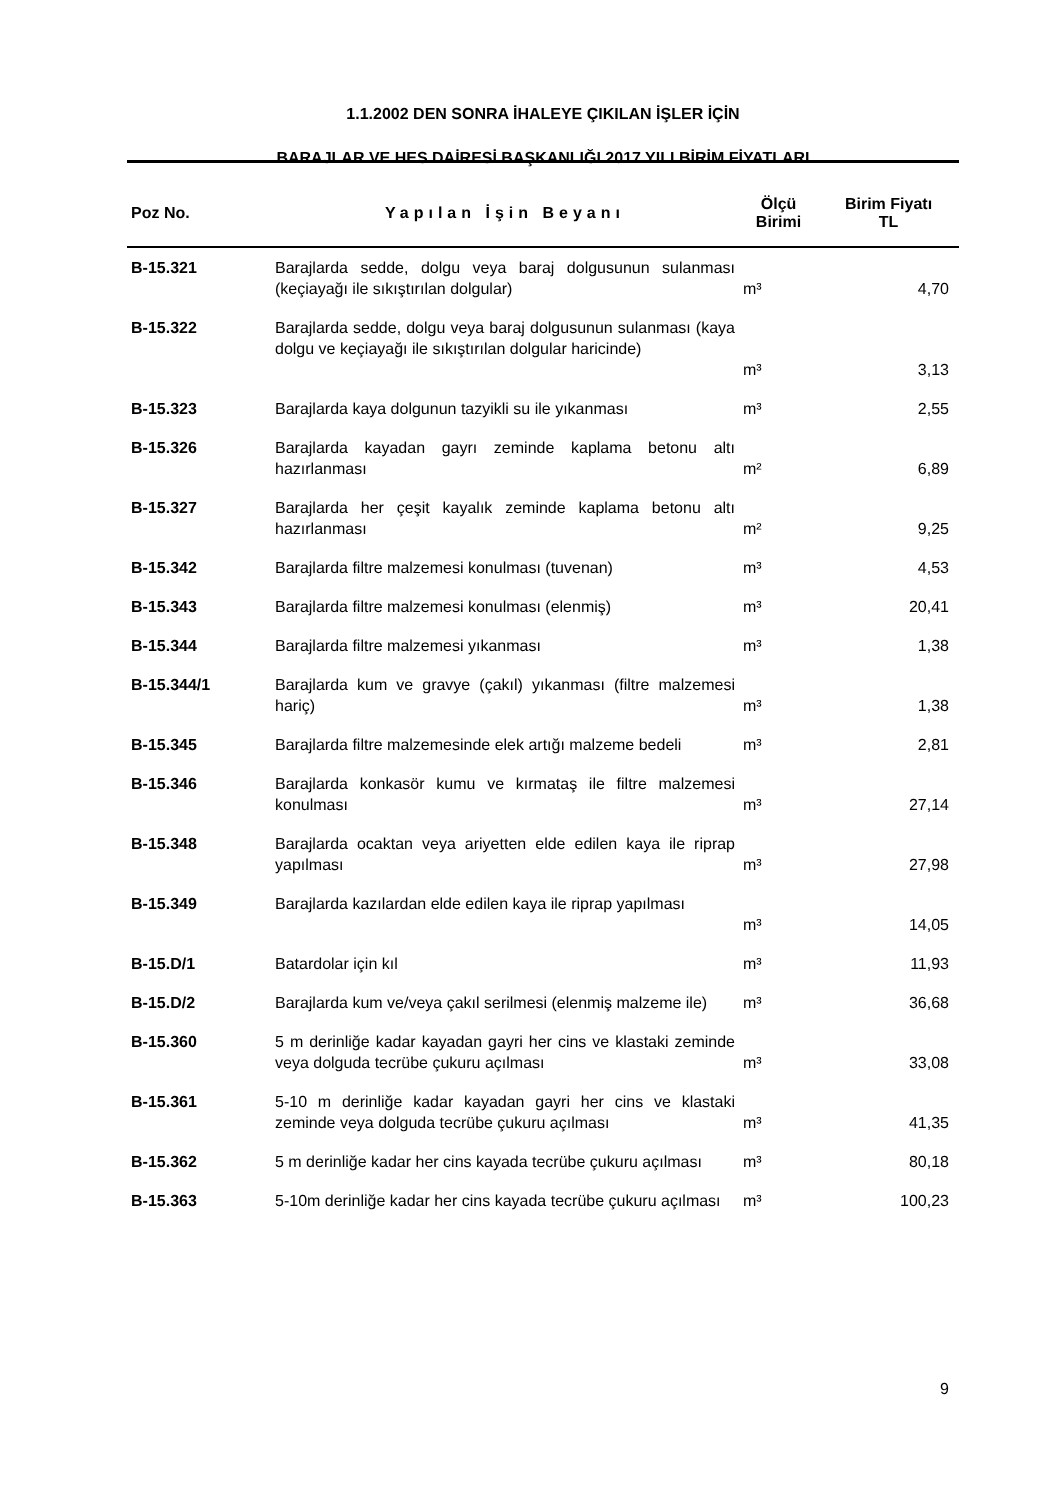1.1.2002 DEN SONRA İHALEYE ÇIKILAN İŞLER İÇİN
BARAJLAR VE HES DAİRESİ BAŞKANLIĞI 2017 YILI BİRİM FİYATLARI
| Poz No. | Yapılan İşin Beyanı | Ölçü Birimi | Birim Fiyatı TL |
| --- | --- | --- | --- |
| B-15.321 | Barajlarda sedde, dolgu veya baraj dolgusunun sulanması (keçiayağı ile sıkıştırılan dolgular) | m³ | 4,70 |
| B-15.322 | Barajlarda sedde, dolgu veya baraj dolgusunun sulanması (kaya dolgu ve keçiayağı ile sıkıştırılan dolgular haricinde) | m³ | 3,13 |
| B-15.323 | Barajlarda kaya dolgunun tazyikli su ile yıkanması | m³ | 2,55 |
| B-15.326 | Barajlarda kayadan gayrı zeminde kaplama betonu altı hazırlanması | m² | 6,89 |
| B-15.327 | Barajlarda her çeşit kayalık zeminde kaplama betonu altı hazırlanması | m² | 9,25 |
| B-15.342 | Barajlarda filtre malzemesi konulması (tuvenan) | m³ | 4,53 |
| B-15.343 | Barajlarda filtre malzemesi konulması (elenmiş) | m³ | 20,41 |
| B-15.344 | Barajlarda filtre malzemesi yıkanması | m³ | 1,38 |
| B-15.344/1 | Barajlarda kum ve gravye (çakıl) yıkanması (filtre malzemesi hariç) | m³ | 1,38 |
| B-15.345 | Barajlarda filtre malzemesinde elek artığı malzeme bedeli | m³ | 2,81 |
| B-15.346 | Barajlarda konkasör kumu ve kırmataş ile filtre malzemesi konulması | m³ | 27,14 |
| B-15.348 | Barajlarda ocaktan veya ariyetten elde edilen kaya ile riprap yapılması | m³ | 27,98 |
| B-15.349 | Barajlarda kazılardan elde edilen kaya ile riprap yapılması | m³ | 14,05 |
| B-15.D/1 | Batardolar için kıl | m³ | 11,93 |
| B-15.D/2 | Barajlarda kum ve/veya çakıl serilmesi (elenmiş malzeme ile) | m³ | 36,68 |
| B-15.360 | 5 m derinliğe kadar kayadan gayri her cins ve klastaki zeminde veya dolguda tecrübe çukuru açılması | m³ | 33,08 |
| B-15.361 | 5-10 m derinliğe kadar kayadan gayri her cins ve klastaki zeminde veya dolguda tecrübe çukuru açılması | m³ | 41,35 |
| B-15.362 | 5 m derinliğe kadar her cins kayada tecrübe çukuru açılması | m³ | 80,18 |
| B-15.363 | 5-10m derinliğe kadar her cins kayada tecrübe çukuru açılması | m³ | 100,23 |
9